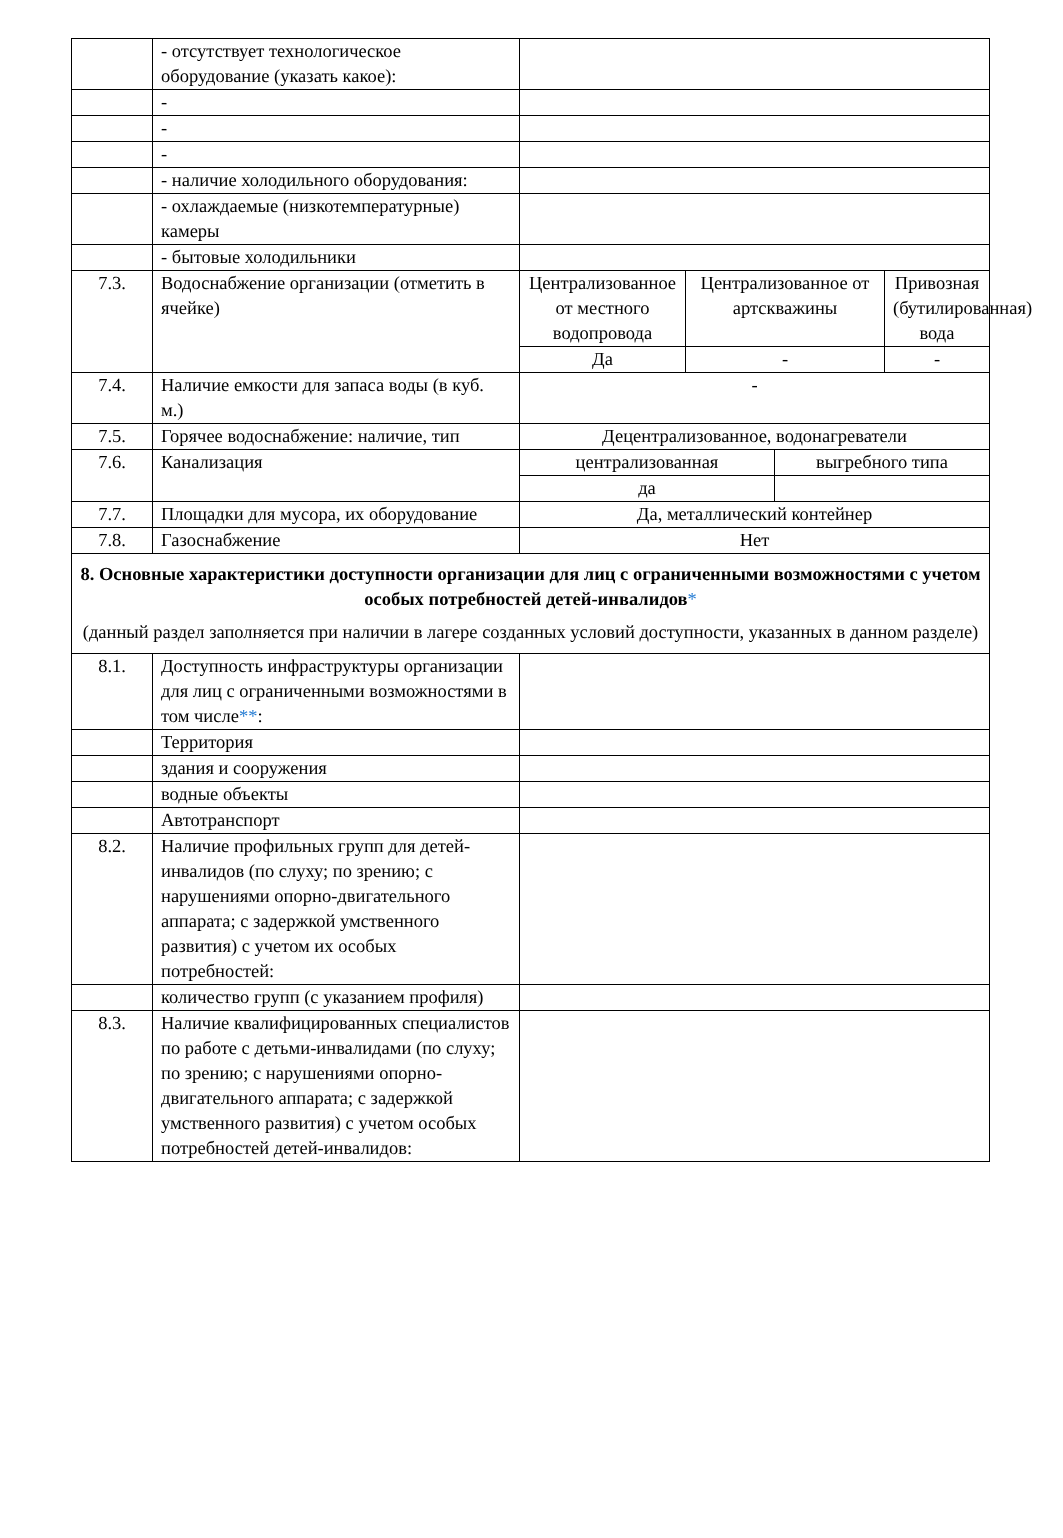| | - отсутствует технологическое оборудование (указать какое): | | | | |
| | - | | | | |
| | - | | | | |
| | - | | | | |
| | - наличие холодильного оборудования: | | | | |
| | - охлаждаемые (низкотемпературные) камеры | | | | |
| | - бытовые холодильники | | | | |
| 7.3. | Водоснабжение организации (отметить в ячейке) | Централизованное от местного водопровода | Централизованное от артскважины | | Привозная (бутилированная) вода |
| | | Да | - | | - |
| 7.4. | Наличие емкости для запаса воды (в куб. м.) | - | | | |
| 7.5. | Горячее водоснабжение: наличие, тип | Децентрализованное, водонагреватели | | | |
| 7.6. | Канализация | централизованная | | выгребного типа | |
| | | да | | | |
| 7.7. | Площадки для мусора, их оборудование | Да, металлический контейнер | | | |
| 7.8. | Газоснабжение | Нет | | | |
| 8. Основные характеристики доступности организации для лиц с ограниченными возможностями с учетом особых потребностей детей-инвалидов * (данный раздел заполняется при наличии в лагере созданных условий доступности, указанных в данном разделе) | | | | | |
| 8.1. | Доступность инфраструктуры организации для лиц с ограниченными возможностями в том числе ** : | | | | |
| | Территория | | | | |
| | здания и сооружения | | | | |
| | водные объекты | | | | |
| | Автотранспорт | | | | |
| 8.2. | Наличие профильных групп для детей-инвалидов (по слуху; по зрению; с нарушениями опорно-двигательного аппарата; с задержкой умственного развития) с учетом их особых потребностей: | | | | |
| | количество групп (с указанием профиля) | | | | |
| 8.3. | Наличие квалифицированных специалистов по работе с детьми-инвалидами (по слуху; по зрению; с нарушениями опорно-двигательного аппарата; с задержкой умственного развития) с учетом особых потребностей детей-инвалидов: | | | | |